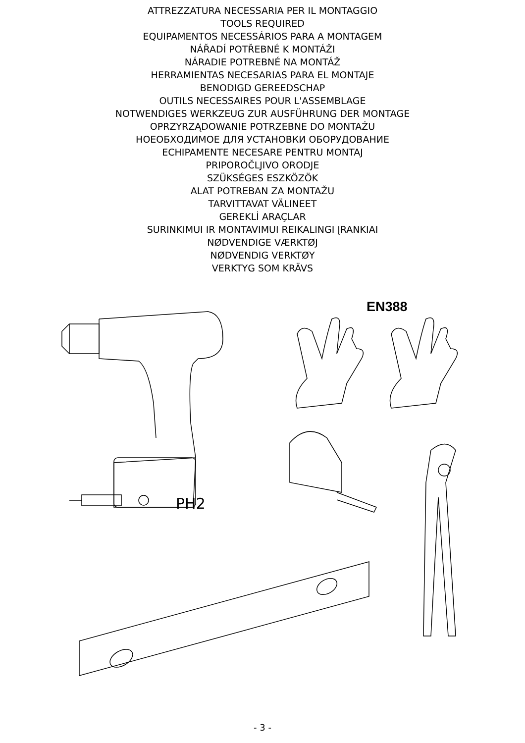ATTREZZATURA NECESSARIA PER IL MONTAGGIO
TOOLS REQUIRED
EQUIPAMENTOS NECESSÁRIOS PARA A MONTAGEM
NÁŘADÍ POTŘEBNÉ K MONTÁŽI
NÁRADIE POTREBNÉ NA MONTÁŽ
HERRAMIENTAS NECESARIAS PARA EL MONTAJE
BENODIGD GEREEDSCHAP
OUTILS NECESSAIRES POUR L'ASSEMBLAGE
NOTWENDIGES WERKZEUG ZUR AUSFÜHRUNG DER MONTAGE
OPRZYRZĄDOWANIE POTRZEBNE DO MONTAŻU
НОЕОБХОДИМОЕ ДЛЯ УСТАНОВКИ ОБОРУДОВАНИЕ
ECHIPAMENTE NECESARE PENTRU MONTAJ
PRIPOROČLJIVO ORODJE
SZÜKSÉGES ESZKÖZÖK
ALAT POTREBAN ZA MONTAŽU
TARVITTAVAT VÄLINEET
GEREKLİ ARAÇLAR
SURINKIMUI IR MONTAVIMUI REIKALINGI ĮRANKIAI
NØDVENDIGE VÆRKTØJ
NØDVENDIG VERKTØY
VERKTYG SOM KRÄVS
EN388
PH2
- 3 -